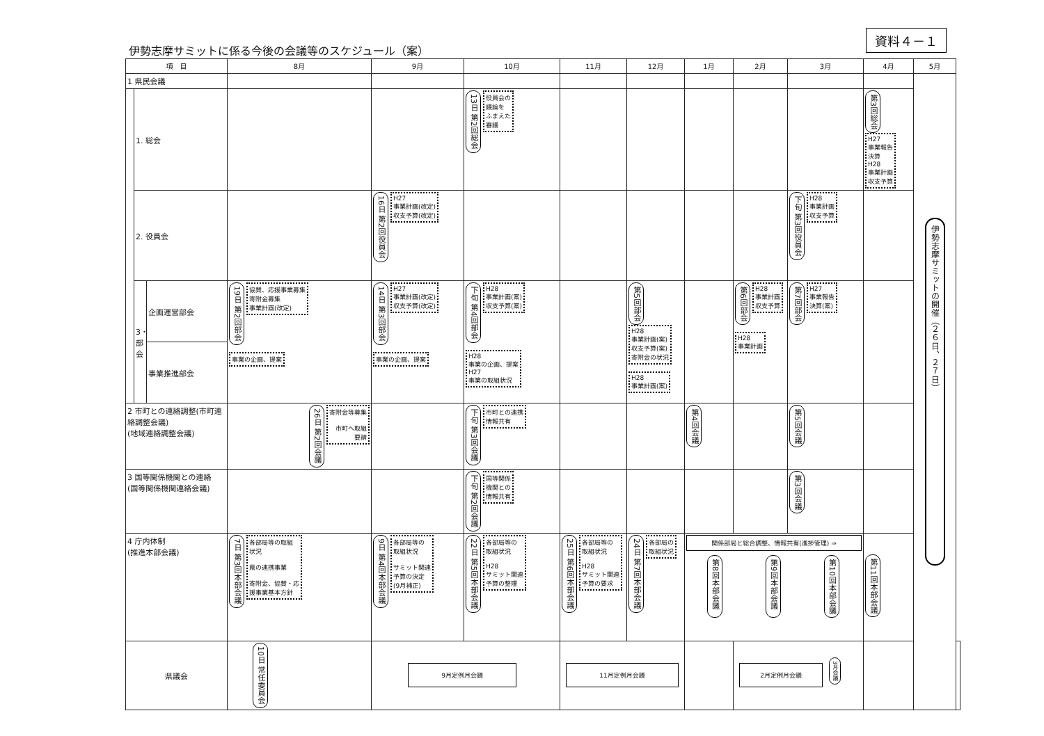伊勢志摩サミットに係る今後の会議等のスケジュール（案）
資料４－１
| 項 目 | | | 8月 | 9月 | 10月 | 11月 | 12月 | 1月 | 2月 | 3月 | 4月 | 5月 | |
| --- | --- | --- | --- | --- | --- | --- | --- | --- | --- | --- | --- | --- | --- |
| 1 県民会議 | | | | | | | | | | | | 伊勢志摩サミットの開催（２６日、２７日） | |
| | 1. 総会 | | | | 13日 第2回総会 役員会の 議論を ふまえた 審議 | | | | | | 第3回総会 H27 事業報告 決算 H28 事業計画 収支予算 | | |
| | 2. 役員会 | | | 16日 第2回役員会 H27 事業計画(改定) 収支予算(改定) | | | | | | 下旬 第3回役員会 H28 事業計画 収支予算 | | | |
| | 3・部会 | 企画運営部会 | 19日 第2回部会 協賛、応援事業募集 寄附金募集 事業計画(改定) 事業の企画、提案 | 14日 第3回部会 H27 事業計画(改定) 収支予算(改定) 事業の企画、提案 | 下旬 第4回部会 H28 事業計画(案) 収支予算(案) H28 事業の企画、提案 H27 事業の取組状況 | | 第5回部会 H28 事業計画(案) 収支予算(案) 寄附金の状況 H28 事業計画(案) | | 第6回部会 H28 事業計画 収支予算 H28 事業計画 | 第7回部会 H27 事業報告 決算(案) | | | |
| | | 事業推進部会 | | | | | | | | | | | |
| 2 市町との連絡調整(市町連絡調整会議) (地域連絡調整会議) | | | 26日 第2回会議 寄附金等募集 市町へ取組 要請 | | 下旬 第3回会議 市町との連携 情報共有 | | | 第4回会議 | | 第5回会議 | | | |
| 3 国等関係機関との連絡 (国等関係機関連絡会議) | | | | | 下旬 第2回会議 国等関係 機関との 情報共有 | | | | | 第3回会議 | | | |
| 4 庁内体制 (推進本部会議) | | | 7日 第3回本部会議 各部局等の取組 状況 県の連携事業 寄附金、協賛・応 援事業基本方針 | 9日 第4回本部会議 各部局等の 取組状況 サミット関連 予算の決定 (9月補正) | 22日 第5回本部会議 各部局等の 取組状況 H28 サミット関連 予算の整理 | 25日 第6回本部会議 各部局等の 取組状況 H28 サミット関連 予算の要求 | 24日 第7回本部会議 各部局の 取組状況 | 関係部局と総合調整、情報共有(進捗管理) ⇒ 第8回本部会議 第9回本部会議 第10回本部会議 | | | 第11回本部会議 | | |
| 県議会 | | | 10日 常任委員会 | 9月定例月会議 | | 11月定例月会議 | | | 2月定例月会議 3月会議 | | | | |